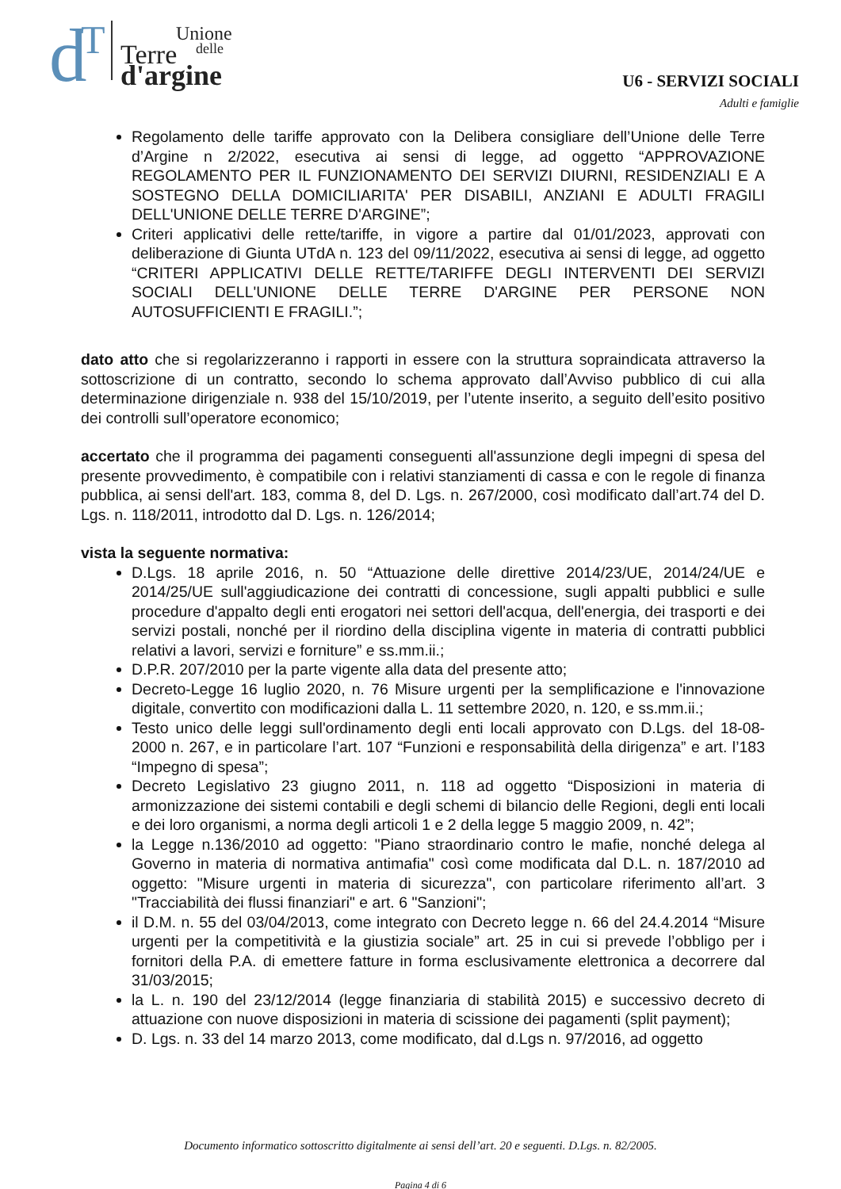d
T
Unione
delle
Terre
d'argine
U6 - SERVIZI SOCIALI
Adulti e famiglie
Regolamento delle tariffe approvato con la Delibera consigliare dell’Unione delle Terre d’Argine n 2/2022, esecutiva ai sensi di legge, ad oggetto “APPROVAZIONE REGOLAMENTO PER IL FUNZIONAMENTO DEI SERVIZI DIURNI, RESIDENZIALI E A SOSTEGNO DELLA DOMICILIARITA' PER DISABILI, ANZIANI E ADULTI FRAGILI DELL'UNIONE DELLE TERRE D'ARGINE”;
Criteri applicativi delle rette/tariffe, in vigore a partire dal 01/01/2023, approvati con deliberazione di Giunta UTdA n. 123 del 09/11/2022, esecutiva ai sensi di legge, ad oggetto “CRITERI APPLICATIVI DELLE RETTE/TARIFFE DEGLI INTERVENTI DEI SERVIZI SOCIALI DELL'UNIONE DELLE TERRE D'ARGINE PER PERSONE NON AUTOSUFFICIENTI E FRAGILI.”;
dato atto che si regolarizzeranno i rapporti in essere con la struttura sopraindicata attraverso la sottoscrizione di un contratto, secondo lo schema approvato dall’Avviso pubblico di cui alla determinazione dirigenziale n. 938 del 15/10/2019, per l’utente inserito, a seguito dell’esito positivo dei controlli sull’operatore economico;
accertato che il programma dei pagamenti conseguenti all'assunzione degli impegni di spesa del presente provvedimento, è compatibile con i relativi stanziamenti di cassa e con le regole di finanza pubblica, ai sensi dell'art. 183, comma 8, del D. Lgs. n. 267/2000, così modificato dall’art.74 del D. Lgs. n. 118/2011, introdotto dal D. Lgs. n. 126/2014;
vista la seguente normativa:
D.Lgs. 18 aprile 2016, n. 50 “Attuazione delle direttive 2014/23/UE, 2014/24/UE e 2014/25/UE sull'aggiudicazione dei contratti di concessione, sugli appalti pubblici e sulle procedure d'appalto degli enti erogatori nei settori dell'acqua, dell'energia, dei trasporti e dei servizi postali, nonché per il riordino della disciplina vigente in materia di contratti pubblici relativi a lavori, servizi e forniture” e ss.mm.ii.;
D.P.R. 207/2010 per la parte vigente alla data del presente atto;
Decreto-Legge 16 luglio 2020, n. 76 Misure urgenti per la semplificazione e l'innovazione digitale, convertito con modificazioni dalla L. 11 settembre 2020, n. 120, e ss.mm.ii.;
Testo unico delle leggi sull'ordinamento degli enti locali approvato con D.Lgs. del 18-08-2000 n. 267, e in particolare l’art. 107 “Funzioni e responsabilità della dirigenza” e art. l’183 “Impegno di spesa”;
Decreto Legislativo 23 giugno 2011, n. 118 ad oggetto “Disposizioni in materia di armonizzazione dei sistemi contabili e degli schemi di bilancio delle Regioni, degli enti locali e dei loro organismi, a norma degli articoli 1 e 2 della legge 5 maggio 2009, n. 42”;
la Legge n.136/2010 ad oggetto: "Piano straordinario contro le mafie, nonché delega al Governo in materia di normativa antimafia" così come modificata dal D.L. n. 187/2010 ad oggetto: "Misure urgenti in materia di sicurezza", con particolare riferimento all’art. 3 "Tracciabilità dei flussi finanziari" e art. 6 "Sanzioni";
il D.M. n. 55 del 03/04/2013, come integrato con Decreto legge n. 66 del 24.4.2014 “Misure urgenti per la competitività e la giustizia sociale” art. 25 in cui si prevede l’obbligo per i fornitori della P.A. di emettere fatture in forma esclusivamente elettronica a decorrere dal 31/03/2015;
la L. n. 190 del 23/12/2014 (legge finanziaria di stabilità 2015) e successivo decreto di attuazione con nuove disposizioni in materia di scissione dei pagamenti (split payment);
D. Lgs. n. 33 del 14 marzo 2013, come modificato, dal d.Lgs n. 97/2016, ad oggetto
Documento informatico sottoscritto digitalmente ai sensi dell’art. 20 e seguenti. D.Lgs. n. 82/2005.
Pagina 4 di 6